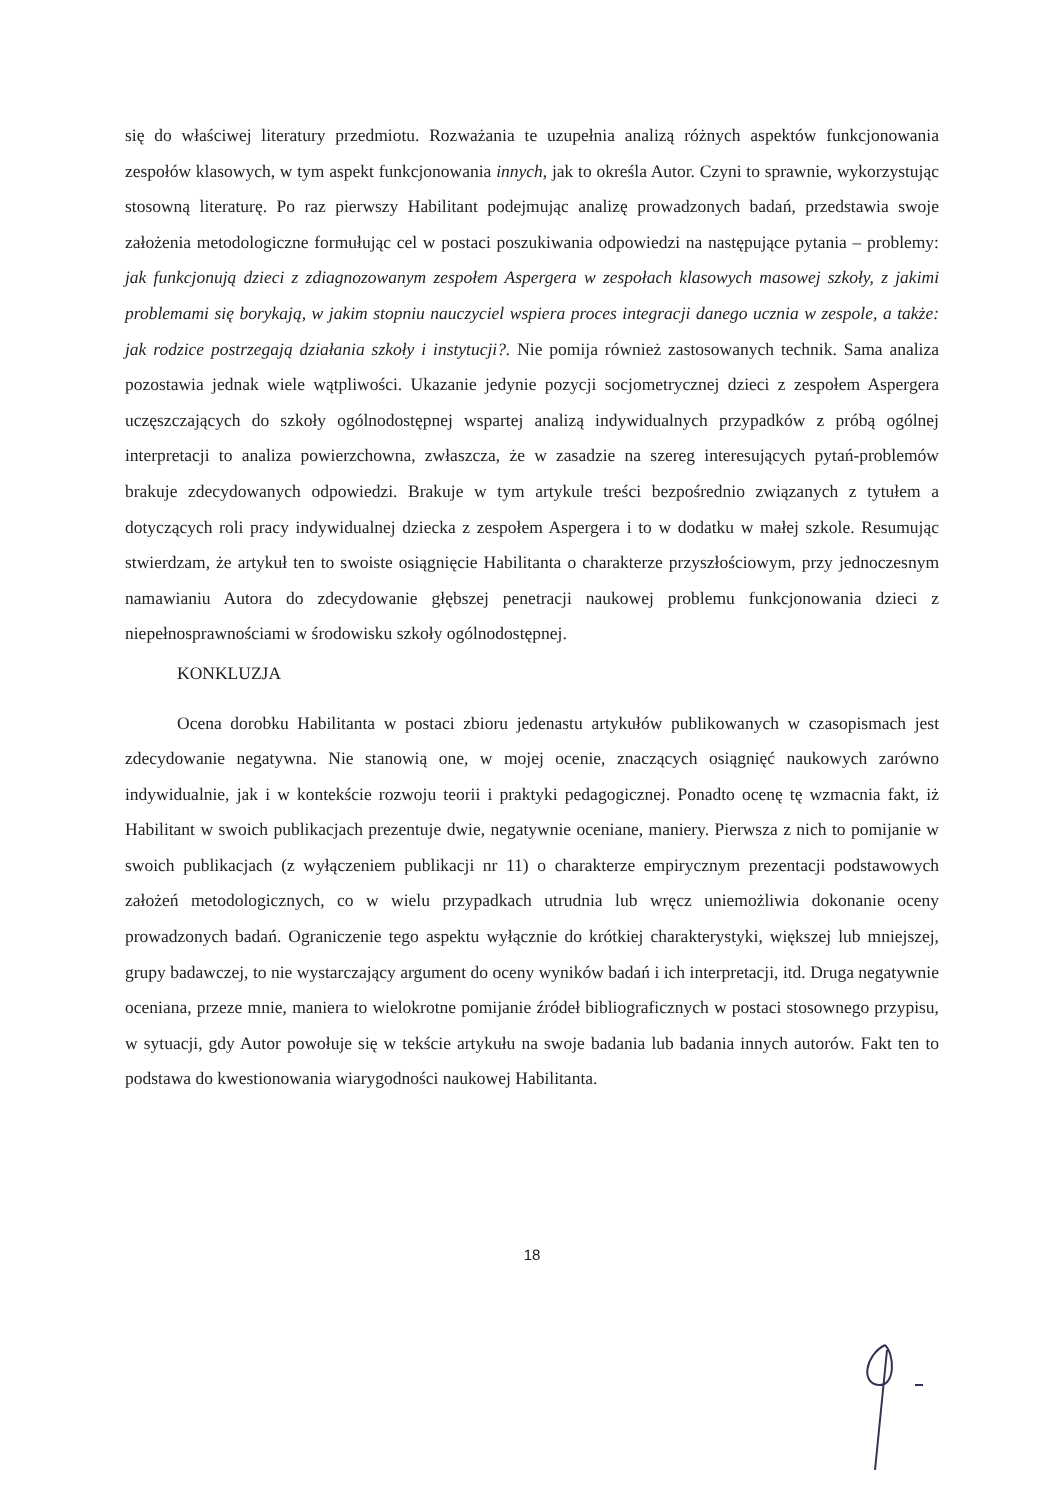się do właściwej literatury przedmiotu. Rozważania te uzupełnia analizą różnych aspektów funkcjonowania zespołów klasowych, w tym aspekt funkcjonowania innych, jak to określa Autor. Czyni to sprawnie, wykorzystując stosowną literaturę. Po raz pierwszy Habilitant podejmując analizę prowadzonych badań, przedstawia swoje założenia metodologiczne formułując cel w postaci poszukiwania odpowiedzi na następujące pytania – problemy: jak funkcjonują dzieci z zdiagnozowanym zespołem Aspergera w zespołach klasowych masowej szkoły, z jakimi problemami się borykają, w jakim stopniu nauczyciel wspiera proces integracji danego ucznia w zespole, a także: jak rodzice postrzegają działania szkoły i instytucji?. Nie pomija również zastosowanych technik. Sama analiza pozostawia jednak wiele wątpliwości. Ukazanie jedynie pozycji socjometrycznej dzieci z zespołem Aspergera uczęszczających do szkoły ogólnodostępnej wspartej analizą indywidualnych przypadków z próbą ogólnej interpretacji to analiza powierzchowna, zwłaszcza, że w zasadzie na szereg interesujących pytań-problemów brakuje zdecydowanych odpowiedzi. Brakuje w tym artykule treści bezpośrednio związanych z tytułem a dotyczących roli pracy indywidualnej dziecka z zespołem Aspergera i to w dodatku w małej szkole. Resumując stwierdzam, że artykuł ten to swoiste osiągnięcie Habilitanta o charakterze przyszłościowym, przy jednoczesnym namawianiu Autora do zdecydowanie głębszej penetracji naukowej problemu funkcjonowania dzieci z niepełnosprawnościami w środowisku szkoły ogólnodostępnej.
KONKLUZJA
Ocena dorobku Habilitanta w postaci zbioru jedenastu artykułów publikowanych w czasopismach jest zdecydowanie negatywna. Nie stanowią one, w mojej ocenie, znaczących osiągnięć naukowych zarówno indywidualnie, jak i w kontekście rozwoju teorii i praktyki pedagogicznej. Ponadto ocenę tę wzmacnia fakt, iż Habilitant w swoich publikacjach prezentuje dwie, negatywnie oceniane, maniery. Pierwsza z nich to pomijanie w swoich publikacjach (z wyłączeniem publikacji nr 11) o charakterze empirycznym prezentacji podstawowych założeń metodologicznych, co w wielu przypadkach utrudnia lub wręcz uniemożliwia dokonanie oceny prowadzonych badań. Ograniczenie tego aspektu wyłącznie do krótkiej charakterystyki, większej lub mniejszej, grupy badawczej, to nie wystarczający argument do oceny wyników badań i ich interpretacji, itd. Druga negatywnie oceniana, przeze mnie, maniera to wielokrotne pomijanie źródeł bibliograficznych w postaci stosownego przypisu, w sytuacji, gdy Autor powołuje się w tekście artykułu na swoje badania lub badania innych autorów. Fakt ten to podstawa do kwestionowania wiarygodności naukowej Habilitanta.
18